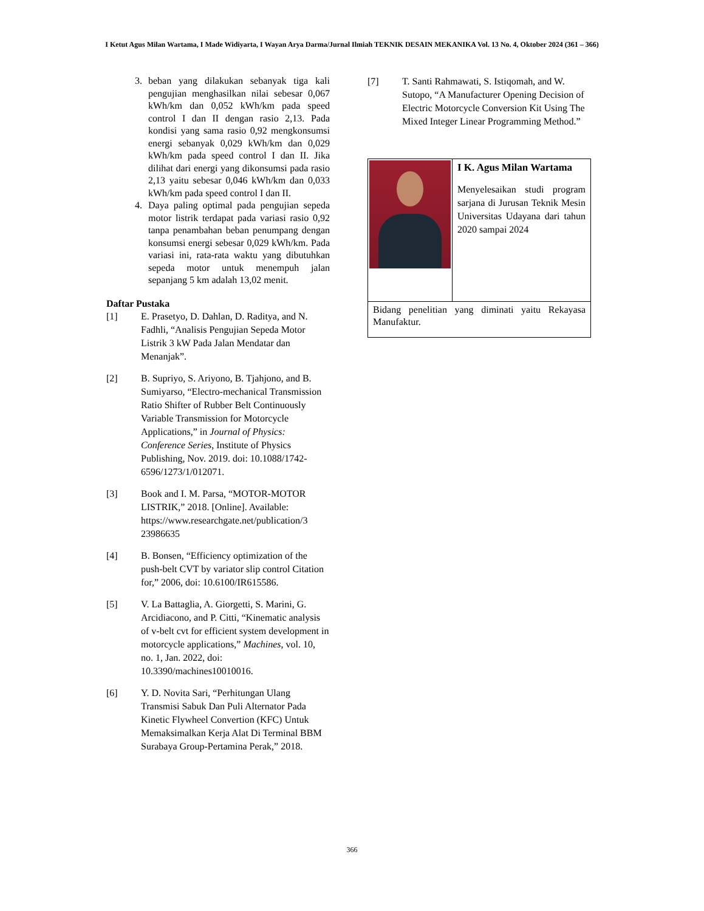I Ketut Agus Milan Wartama, I Made Widiyarta, I Wayan Arya Darma/Jurnal Ilmiah TEKNIK DESAIN MEKANIKA Vol. 13 No. 4, Oktober 2024 (361 – 366)
3. beban yang dilakukan sebanyak tiga kali pengujian menghasilkan nilai sebesar 0,067 kWh/km dan 0,052 kWh/km pada speed control I dan II dengan rasio 2,13. Pada kondisi yang sama rasio 0,92 mengkonsumsi energi sebanyak 0,029 kWh/km dan 0,029 kWh/km pada speed control I dan II. Jika dilihat dari energi yang dikonsumsi pada rasio 2,13 yaitu sebesar 0,046 kWh/km dan 0,033 kWh/km pada speed control I dan II.
4. Daya paling optimal pada pengujian sepeda motor listrik terdapat pada variasi rasio 0,92 tanpa penambahan beban penumpang dengan konsumsi energi sebesar 0,029 kWh/km. Pada variasi ini, rata-rata waktu yang dibutuhkan sepeda motor untuk menempuh jalan sepanjang 5 km adalah 13,02 menit.
Daftar Pustaka
[1] E. Prasetyo, D. Dahlan, D. Raditya, and N. Fadhli, “Analisis Pengujian Sepeda Motor Listrik 3 kW Pada Jalan Mendatar dan Menanjak”.
[2] B. Supriyo, S. Ariyono, B. Tjahjono, and B. Sumiyarso, “Electro-mechanical Transmission Ratio Shifter of Rubber Belt Continuously Variable Transmission for Motorcycle Applications,” in Journal of Physics: Conference Series, Institute of Physics Publishing, Nov. 2019. doi: 10.1088/1742-6596/1273/1/012071.
[3] Book and I. M. Parsa, “MOTOR-MOTOR LISTRIK,” 2018. [Online]. Available: https://www.researchgate.net/publication/3 23986635
[4] B. Bonsen, “Efficiency optimization of the push-belt CVT by variator slip control Citation for,” 2006, doi: 10.6100/IR615586.
[5] V. La Battaglia, A. Giorgetti, S. Marini, G. Arcidiacono, and P. Citti, “Kinematic analysis of v-belt cvt for efficient system development in motorcycle applications,” Machines, vol. 10, no. 1, Jan. 2022, doi: 10.3390/machines10010016.
[6] Y. D. Novita Sari, “Perhitungan Ulang Transmisi Sabuk Dan Puli Alternator Pada Kinetic Flywheel Convertion (KFC) Untuk Memaksimalkan Kerja Alat Di Terminal BBM Surabaya Group-Pertamina Perak,” 2018.
[7] T. Santi Rahmawati, S. Istiqomah, and W. Sutopo, “A Manufacturer Opening Decision of Electric Motorcycle Conversion Kit Using The Mixed Integer Linear Programming Method.”
| | I K. Agus Milan Wartama Menyelesaikan studi program sarjana di Jurusan Teknik Mesin Universitas Udayana dari tahun 2020 sampai 2024 |
| Bidang penelitian yang diminati yaitu Rekayasa Manufaktur. | |
366